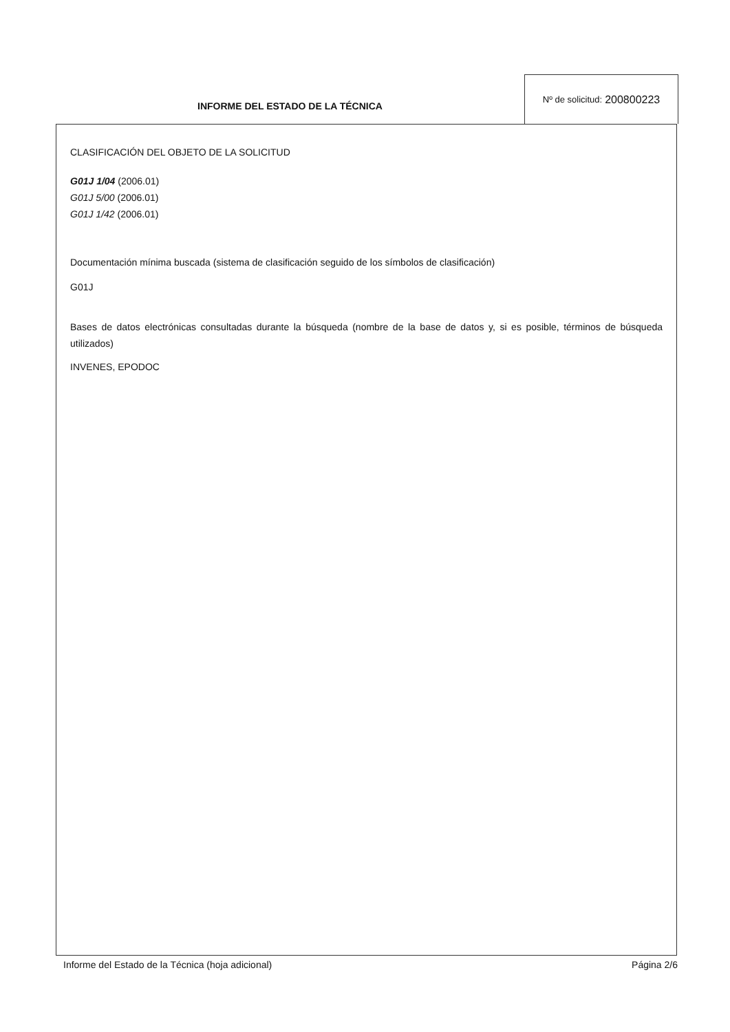INFORME DEL ESTADO DE LA TÉCNICA
Nº de solicitud: 200800223
CLASIFICACIÓN DEL OBJETO DE LA SOLICITUD
G01J 1/04 (2006.01)
G01J 5/00 (2006.01)
G01J 1/42 (2006.01)
Documentación mínima buscada (sistema de clasificación seguido de los símbolos de clasificación)
G01J
Bases de datos electrónicas consultadas durante la búsqueda (nombre de la base de datos y, si es posible, términos de búsqueda utilizados)
INVENES, EPODOC
Informe del Estado de la Técnica (hoja adicional) Página 2/6